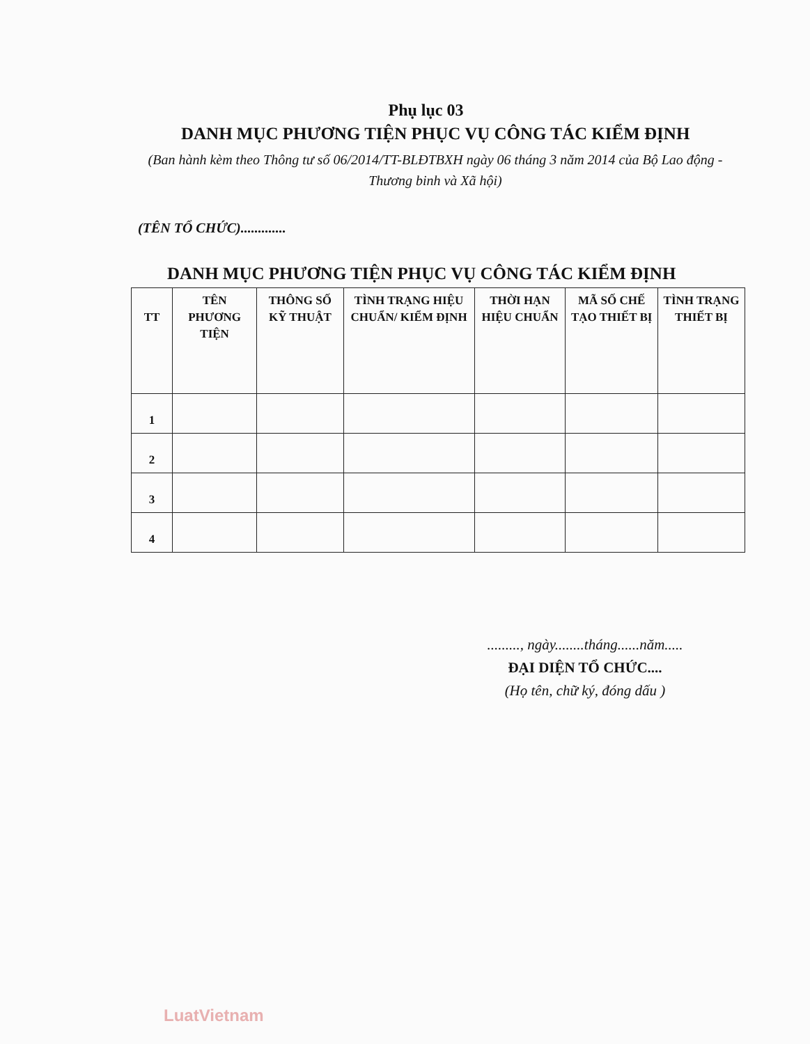Phụ lục 03
DANH MỤC PHƯƠNG TIỆN PHỤC VỤ CÔNG TÁC KIỂM ĐỊNH
(Ban hành kèm theo Thông tư số 06/2014/TT-BLĐTBXH ngày 06 tháng 3 năm 2014 của Bộ Lao động - Thương binh và Xã hội)
(TÊN TỔ CHỨC).............
DANH MỤC PHƯƠNG TIỆN PHỤC VỤ CÔNG TÁC KIỂM ĐỊNH
| TT | TÊN PHƯƠNG TIỆN | THÔNG SỐ KỸ THUẬT | TÌNH TRẠNG HIỆU CHUẨN/ KIỂM ĐỊNH | THỜI HẠN HIỆU CHUẨN | MÃ SỐ CHẾ TẠO THIẾT BỊ | TÌNH TRẠNG THIẾT BỊ |
| --- | --- | --- | --- | --- | --- | --- |
| 1 | | | | | | |
| 2 | | | | | | |
| 3 | | | | | | |
| 4 | | | | | | |
........., ngày........tháng......năm.....
ĐẠI DIỆN TỔ CHỨC....
(Họ tên, chữ ký, đóng dấu )
LuatVietnam